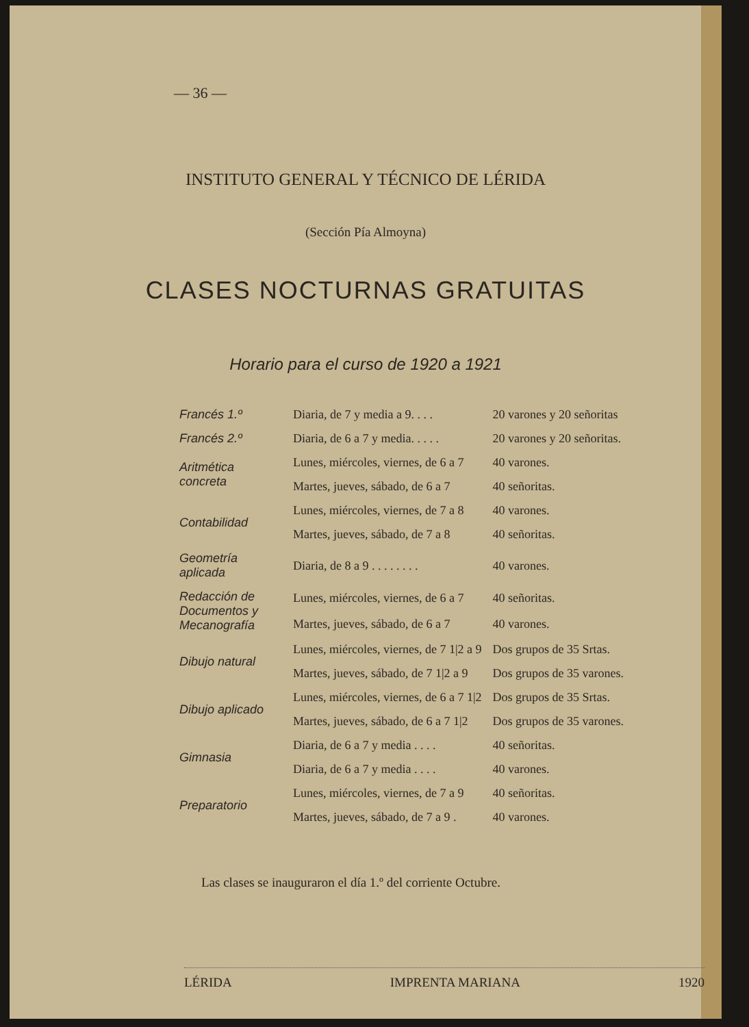— 36 —
INSTITUTO GENERAL Y TÉCNICO DE LÉRIDA
(Sección Pía Almoyna)
CLASES NOCTURNAS GRATUITAS
Horario para el curso de 1920 a 1921
| Francés 1.º | Diaria, de 7 y media a 9. . . . | 20 varones y 20 señoritas |
| Francés 2.º | Diaria, de 6 a 7 y media. . . . . | 20 varones y 20 señoritas. |
| Aritmética concreta | Lunes, miércoles, viernes, de 6 a 7 | 40 varones. |
| | Martes, jueves, sábado, de 6 a 7 | 40 señoritas. |
| Contabilidad | Lunes, miércoles, viernes, de 7 a 8 | 40 varones. |
| | Martes, jueves, sábado, de 7 a 8 | 40 señoritas. |
| Geometría aplicada | Diaria, de 8 a 9 . . . . . . . . | 40 varones. |
| Redacción de Documentos y Mecanografía | Lunes, miércoles, viernes, de 6 a 7 | 40 señoritas. |
| | Martes, jueves, sábado, de 6 a 7 | 40 varones. |
| Dibujo natural | Lunes, miércoles, viernes, de 7 1/2 a 9 | Dos grupos de 35 Srtas. |
| | Martes, jueves, sábado, de 7 1/2 a 9 | Dos grupos de 35 varones. |
| Dibujo aplicado | Lunes, miércoles, viernes, de 6 a 7 1/2 | Dos grupos de 35 Srtas. |
| | Martes, jueves, sábado, de 6 a 7 1/2 | Dos grupos de 35 varones. |
| Gimnasia | Diaria, de 6 a 7 y media . . . . | 40 señoritas. |
| | Diaria, de 6 a 7 y media . . . . | 40 varones. |
| Preparatorio | Lunes, miércoles, viernes, de 7 a 9 | 40 señoritas. |
| | Martes, jueves, sábado, de 7 a 9 . | 40 varones. |
Las clases se inauguraron el día 1.º del corriente Octubre.
LÉRIDA IMPRENTA MARIANA 1920